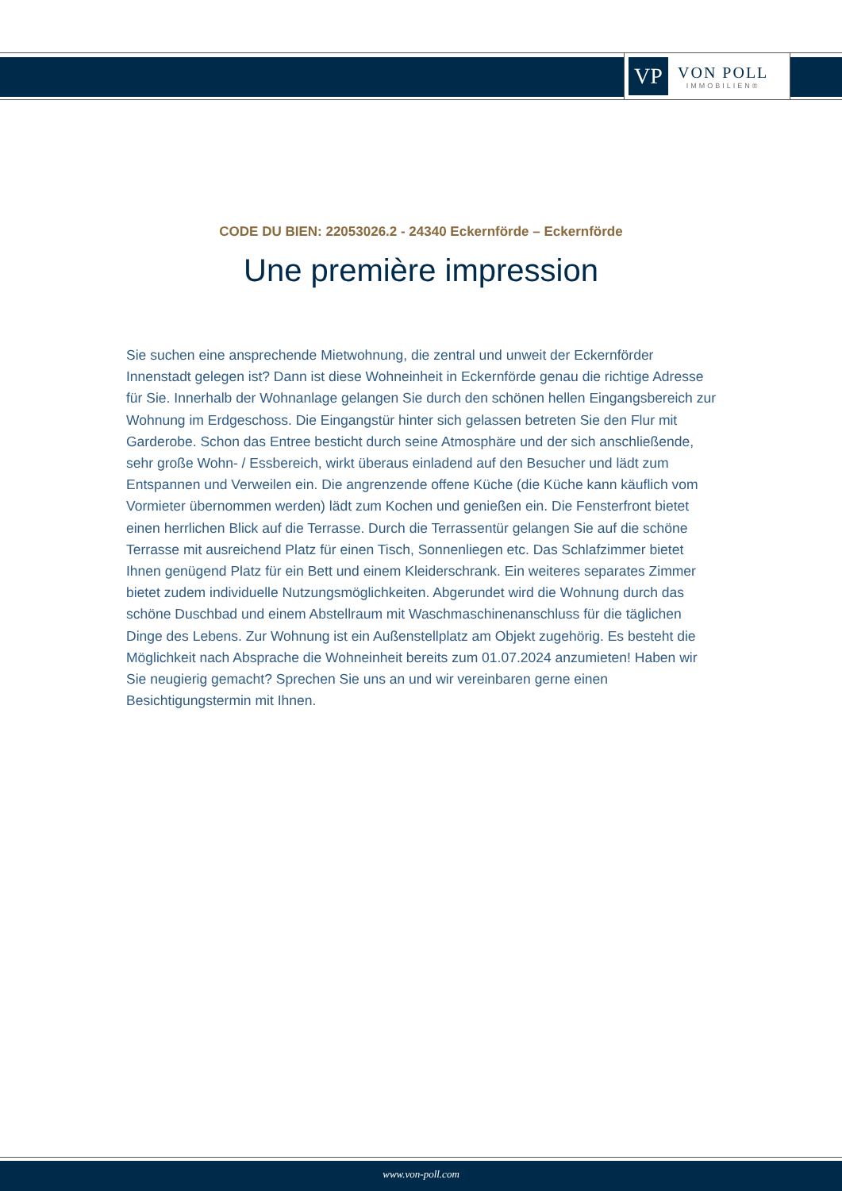VP
VON POLL
IMMOBILIEN®
CODE DU BIEN: 22053026.2 - 24340 Eckernförde – Eckernförde
Une première impression
Sie suchen eine ansprechende Mietwohnung, die zentral und unweit der Eckernförder Innenstadt gelegen ist? Dann ist diese Wohneinheit in Eckernförde genau die richtige Adresse für Sie. Innerhalb der Wohnanlage gelangen Sie durch den schönen hellen Eingangsbereich zur Wohnung im Erdgeschoss. Die Eingangstür hinter sich gelassen betreten Sie den Flur mit Garderobe. Schon das Entree besticht durch seine Atmosphäre und der sich anschließende, sehr große Wohn- / Essbereich, wirkt überaus einladend auf den Besucher und lädt zum Entspannen und Verweilen ein. Die angrenzende offene Küche (die Küche kann käuflich vom Vormieter übernommen werden) lädt zum Kochen und genießen ein. Die Fensterfront bietet einen herrlichen Blick auf die Terrasse. Durch die Terrassentür gelangen Sie auf die schöne Terrasse mit ausreichend Platz für einen Tisch, Sonnenliegen etc. Das Schlafzimmer bietet Ihnen genügend Platz für ein Bett und einem Kleiderschrank. Ein weiteres separates Zimmer bietet zudem individuelle Nutzungsmöglichkeiten. Abgerundet wird die Wohnung durch das schöne Duschbad und einem Abstellraum mit Waschmaschinenanschluss für die täglichen Dinge des Lebens. Zur Wohnung ist ein Außenstellplatz am Objekt zugehörig. Es besteht die Möglichkeit nach Absprache die Wohneinheit bereits zum 01.07.2024 anzumieten! Haben wir Sie neugierig gemacht? Sprechen Sie uns an und wir vereinbaren gerne einen Besichtigungstermin mit Ihnen.
www.von-poll.com